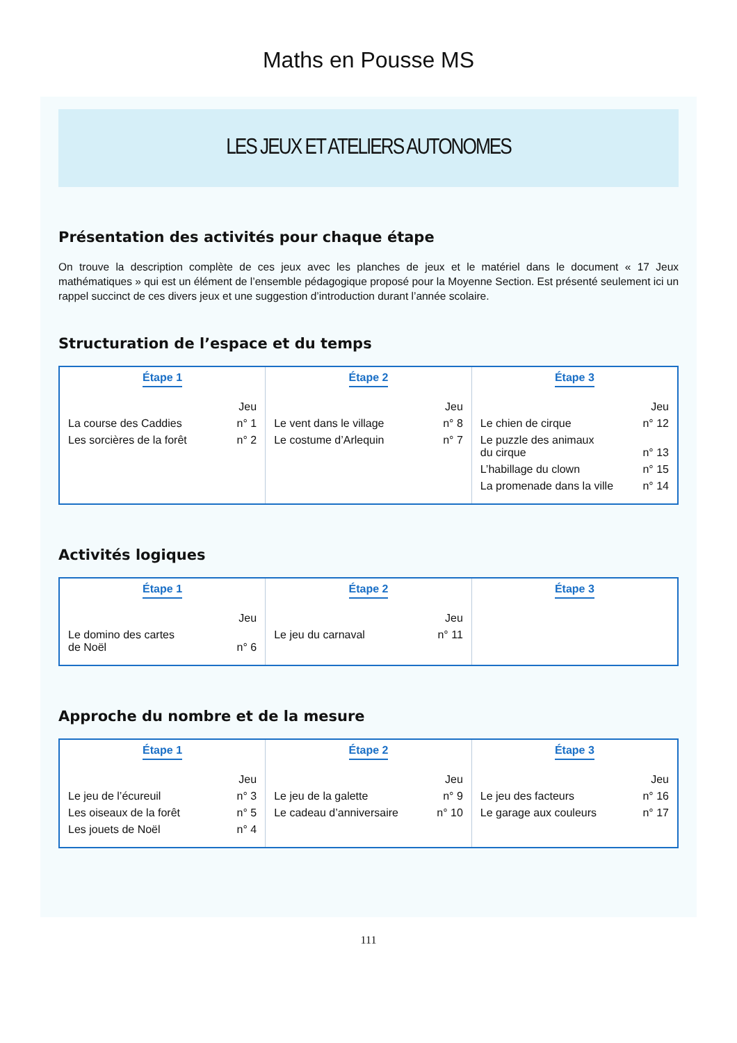Maths en Pousse MS
LES JEUX ET ATELIERS AUTONOMES
Présentation des activités pour chaque étape
On trouve la description complète de ces jeux avec les planches de jeux et le matériel dans le document « 17 Jeux mathématiques » qui est un élément de l’ensemble pédagogique proposé pour la Moyenne Section. Est présenté seulement ici un rappel succinct de ces divers jeux et une suggestion d’introduction durant l’année scolaire.
Structuration de l’espace et du temps
| Étape 1 Jeu La course des Caddies n° 1 Les sorcières de la forêt n° 2 | Étape 2 Jeu Le vent dans le village n° 8 Le costume d’Arlequin n° 7 | Étape 3 Jeu Le chien de cirque n° 12 Le puzzle des animaux du cirque n° 13 L’habillage du clown n° 15 La promenade dans la ville n° 14 |
Activités logiques
| Étape 1 Jeu Le domino des cartes de Noël n° 6 | Étape 2 Jeu Le jeu du carnaval n° 11 | Étape 3 |
Approche du nombre et de la mesure
| Étape 1 Jeu Le jeu de l’écureuil n° 3 Les oiseaux de la forêt n° 5 Les jouets de Noël n° 4 | Étape 2 Jeu Le jeu de la galette n° 9 Le cadeau d’anniversaire n° 10 | Étape 3 Jeu Le jeu des facteurs n° 16 Le garage aux couleurs n° 17 |
111